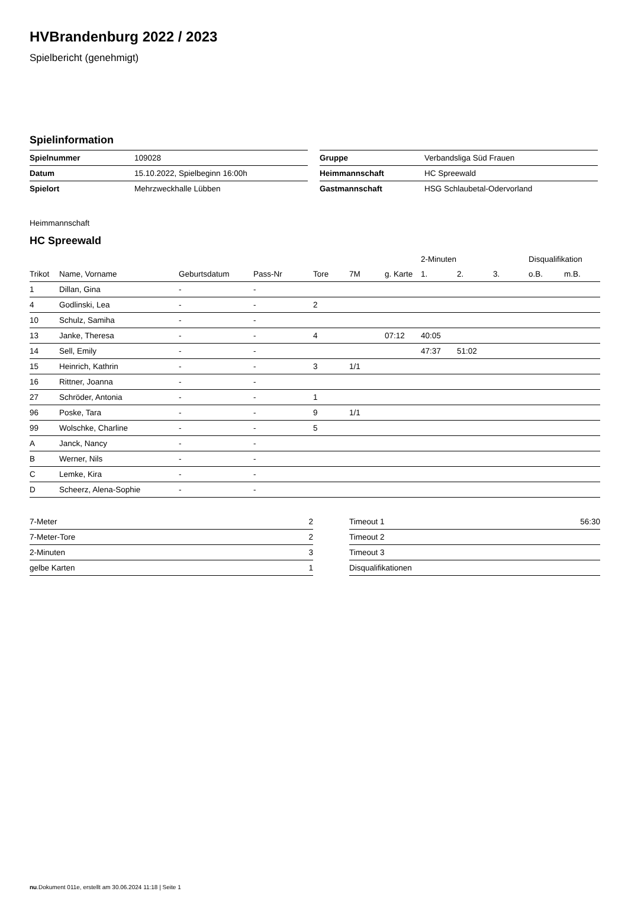HVBrandenburg 2022 / 2023
Spielbericht (genehmigt)
Spielinformation
| Spielnummer | 109028 |
| Datum | 15.10.2022, Spielbeginn 16:00h |
| Spielort | Mehrzweckhalle Lübben |
| Gruppe | Verbandsliga Süd Frauen |
| Heimmannschaft | HC Spreewald |
| Gastmannschaft | HSG Schlaubetal-Odervorland |
Heimmannschaft
HC Spreewald
| | | | | | | | 2-Minuten | | | Disqualifikation | |
| --- | --- | --- | --- | --- | --- | --- | --- | --- | --- | --- | --- |
| Trikot | Name, Vorname | Geburtsdatum | Pass-Nr | Tore | 7M | g. Karte | 1. | 2. | 3. | o.B. | m.B. |
| 1 | Dillan, Gina | - | - | | | | | | | | |
| 4 | Godlinski, Lea | - | - | 2 | | | | | | | |
| 10 | Schulz, Samiha | - | - | | | | | | | | |
| 13 | Janke, Theresa | - | - | 4 | | 07:12 | 40:05 | | | | |
| 14 | Sell, Emily | - | - | | | | 47:37 | 51:02 | | | |
| 15 | Heinrich, Kathrin | - | - | 3 | 1/1 | | | | | | |
| 16 | Rittner, Joanna | - | - | | | | | | | | |
| 27 | Schröder, Antonia | - | - | 1 | | | | | | | |
| 96 | Poske, Tara | - | - | 9 | 1/1 | | | | | | |
| 99 | Wolschke, Charline | - | - | 5 | | | | | | | |
| A | Janck, Nancy | - | - | | | | | | | | |
| B | Werner, Nils | - | - | | | | | | | | |
| C | Lemke, Kira | - | - | | | | | | | | |
| D | Scheerz, Alena-Sophie | - | - | | | | | | | | |
| 7-Meter | 2 |
| 7-Meter-Tore | 2 |
| 2-Minuten | 3 |
| gelbe Karten | 1 |
| Timeout 1 | 56:30 |
| Timeout 2 | |
| Timeout 3 | |
| Disqualifikationen | |
nu.Dokument 011e, erstellt am 30.06.2024 11:18 | Seite 1